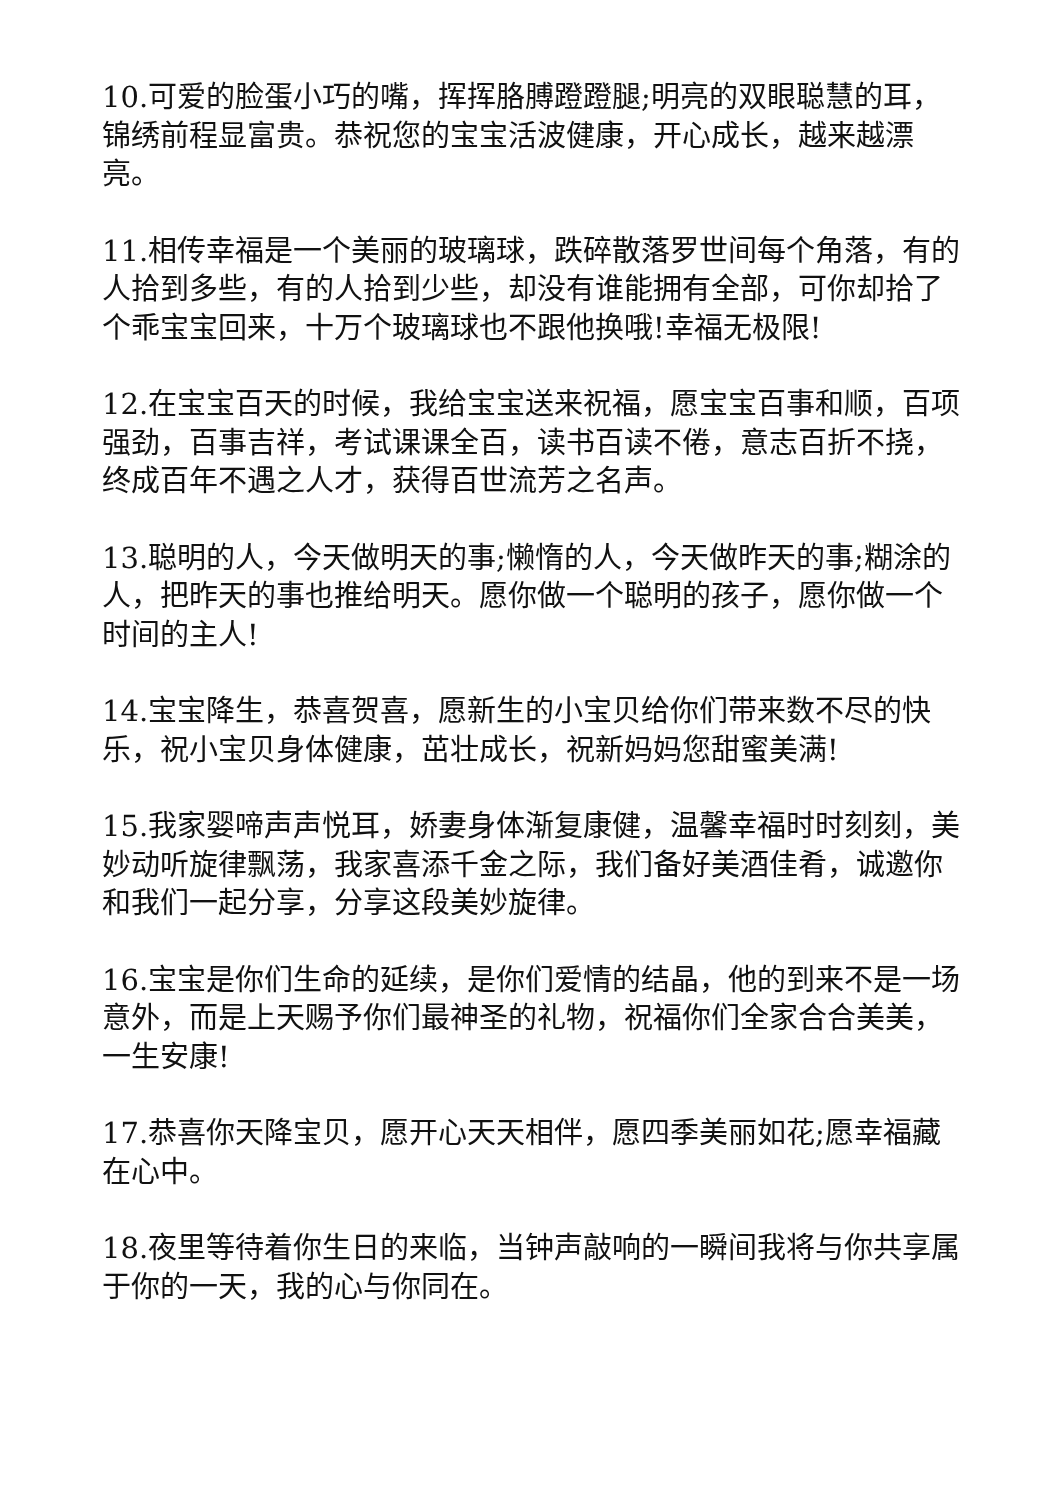10.可爱的脸蛋小巧的嘴，挥挥胳膊蹬蹬腿;明亮的双眼聪慧的耳，锦绣前程显富贵。恭祝您的宝宝活波健康，开心成长，越来越漂亮。
11.相传幸福是一个美丽的玻璃球，跌碎散落罗世间每个角落，有的人拾到多些，有的人拾到少些，却没有谁能拥有全部，可你却拾了个乖宝宝回来，十万个玻璃球也不跟他换哦!幸福无极限!
12.在宝宝百天的时候，我给宝宝送来祝福，愿宝宝百事和顺，百项强劲，百事吉祥，考试课课全百，读书百读不倦，意志百折不挠，终成百年不遇之人才，获得百世流芳之名声。
13.聪明的人，今天做明天的事;懒惰的人，今天做昨天的事;糊涂的人，把昨天的事也推给明天。愿你做一个聪明的孩子，愿你做一个时间的主人!
14.宝宝降生，恭喜贺喜，愿新生的小宝贝给你们带来数不尽的快乐，祝小宝贝身体健康，茁壮成长，祝新妈妈您甜蜜美满!
15.我家婴啼声声悦耳，娇妻身体渐复康健，温馨幸福时时刻刻，美妙动听旋律飘荡，我家喜添千金之际，我们备好美酒佳肴，诚邀你和我们一起分享，分享这段美妙旋律。
16.宝宝是你们生命的延续，是你们爱情的结晶，他的到来不是一场意外，而是上天赐予你们最神圣的礼物，祝福你们全家合合美美，一生安康!
17.恭喜你天降宝贝，愿开心天天相伴，愿四季美丽如花;愿幸福藏在心中。
18.夜里等待着你生日的来临，当钟声敲响的一瞬间我将与你共享属于你的一天，我的心与你同在。